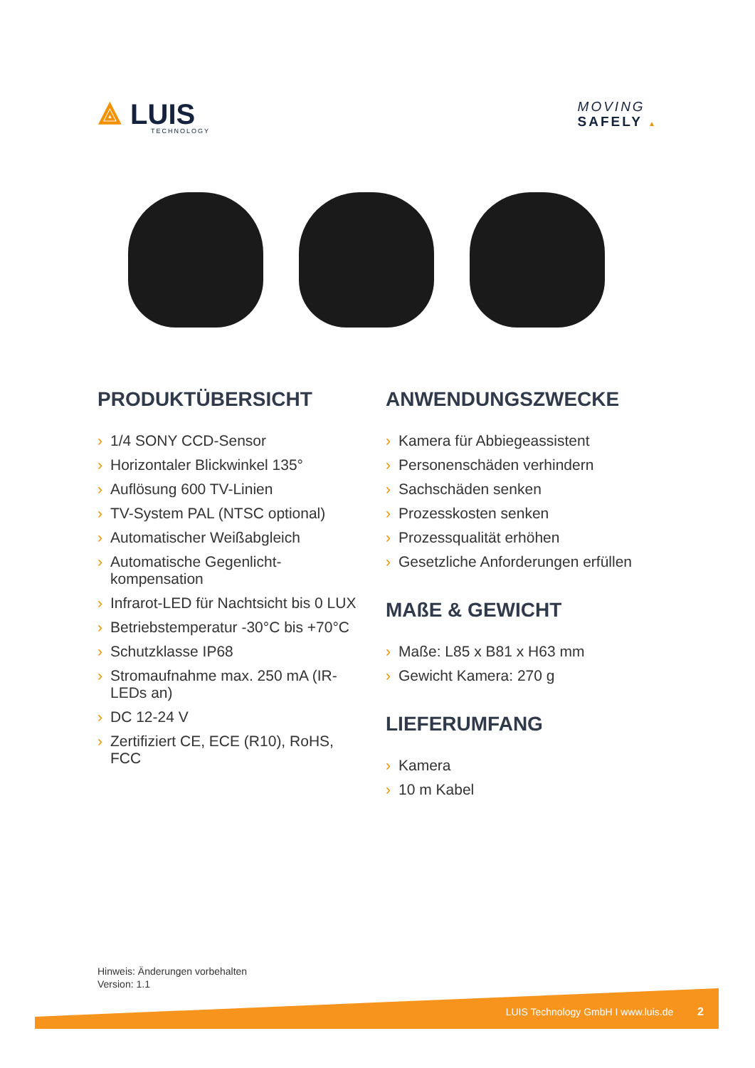⟁ LUIS
TECHNOLOGY
MOVING
SAFELY ▲
PRODUKTÜBERSICHT
› 1/4 SONY CCD-Sensor
› Horizontaler Blickwinkel 135°
› Auflösung 600 TV-Linien
› TV-System PAL (NTSC optional)
› Automatischer Weißabgleich
› Automatische Gegenlicht-kompensation
› Infrarot-LED für Nachtsicht bis 0 LUX
› Betriebstemperatur -30°C bis +70°C
› Schutzklasse IP68
› Stromaufnahme max. 250 mA (IR-LEDs an)
› DC 12-24 V
› Zertifiziert CE, ECE (R10), RoHS, FCC
ANWENDUNGSZWECKE
› Kamera für Abbiegeassistent
› Personenschäden verhindern
› Sachschäden senken
› Prozesskosten senken
› Prozessqualität erhöhen
› Gesetzliche Anforderungen erfüllen
MAßE & GEWICHT
› Maße: L85 x B81 x H63 mm
› Gewicht Kamera: 270 g
LIEFERUMFANG
› Kamera
› 10 m Kabel
Hinweis: Änderungen vorbehalten
Version: 1.1
LUIS Technology GmbH I www.luis.de 2